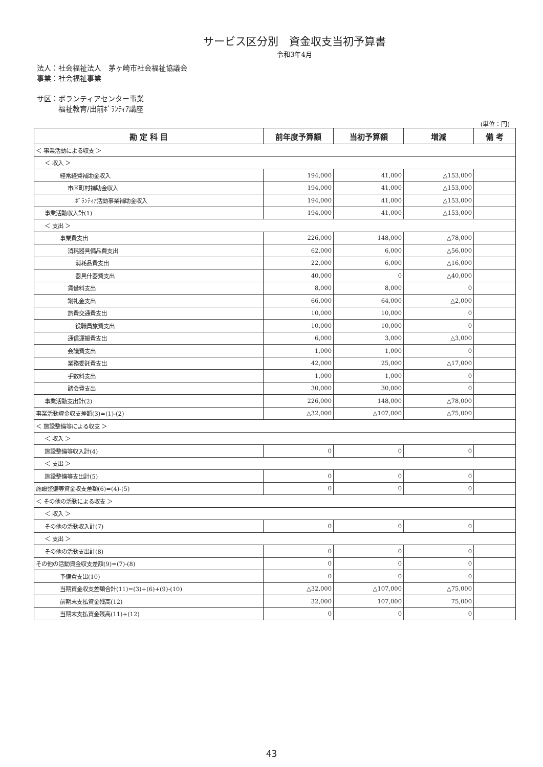サービス区分別　資金収支当初予算書
令和3年4月
法人：社会福祉法人　茅ヶ崎市社会福祉協議会
事業：社会福祉事業
サ区：ボランティアセンター事業
　　　福祉教育/出前ﾎﾞﾗﾝﾃｨｱ講座
(単位：円)
| 勘 定 科 目 | 前年度予算額 | 当初予算額 | 増減 | 備 考 |
| --- | --- | --- | --- | --- |
| ＜ 事業活動による収支 ＞ | | | | |
| ＜ 収入 ＞ | | | | |
| 経常経費補助金収入 | 194,000 | 41,000 | △153,000 | |
| 市区町村補助金収入 | 194,000 | 41,000 | △153,000 | |
| ﾎﾞﾗﾝﾃｨｱ活動事業補助金収入 | 194,000 | 41,000 | △153,000 | |
| 事業活動収入計(1) | 194,000 | 41,000 | △153,000 | |
| ＜ 支出 ＞ | | | | |
| 事業費支出 | 226,000 | 148,000 | △78,000 | |
| 消耗器具備品費支出 | 62,000 | 6,000 | △56,000 | |
| 消耗品費支出 | 22,000 | 6,000 | △16,000 | |
| 器具什器費支出 | 40,000 | 0 | △40,000 | |
| 賃借料支出 | 8,000 | 8,000 | 0 | |
| 謝礼金支出 | 66,000 | 64,000 | △2,000 | |
| 旅費交通費支出 | 10,000 | 10,000 | 0 | |
| 役職員旅費支出 | 10,000 | 10,000 | 0 | |
| 通信運搬費支出 | 6,000 | 3,000 | △3,000 | |
| 会議費支出 | 1,000 | 1,000 | 0 | |
| 業務委託費支出 | 42,000 | 25,000 | △17,000 | |
| 手数料支出 | 1,000 | 1,000 | 0 | |
| 諸会費支出 | 30,000 | 30,000 | 0 | |
| 事業活動支出計(2) | 226,000 | 148,000 | △78,000 | |
| 事業活動資金収支差額(3)=(1)-(2) | △32,000 | △107,000 | △75,000 | |
| ＜ 施設整備等による収支 ＞ | | | | |
| ＜ 収入 ＞ | | | | |
| 施設整備等収入計(4) | 0 | 0 | 0 | |
| ＜ 支出 ＞ | | | | |
| 施設整備等支出計(5) | 0 | 0 | 0 | |
| 施設整備等資金収支差額(6)=(4)-(5) | 0 | 0 | 0 | |
| ＜ その他の活動による収支 ＞ | | | | |
| ＜ 収入 ＞ | | | | |
| その他の活動収入計(7) | 0 | 0 | 0 | |
| ＜ 支出 ＞ | | | | |
| その他の活動支出計(8) | 0 | 0 | 0 | |
| その他の活動資金収支差額(9)=(7)-(8) | 0 | 0 | 0 | |
| 予備費支出(10) | 0 | 0 | 0 | |
| 当期資金収支差額合計(11)=(3)+(6)+(9)-(10) | △32,000 | △107,000 | △75,000 | |
| 前期末支払資金残高(12) | 32,000 | 107,000 | 75,000 | |
| 当期末支払資金残高(11)+(12) | 0 | 0 | 0 | |
43